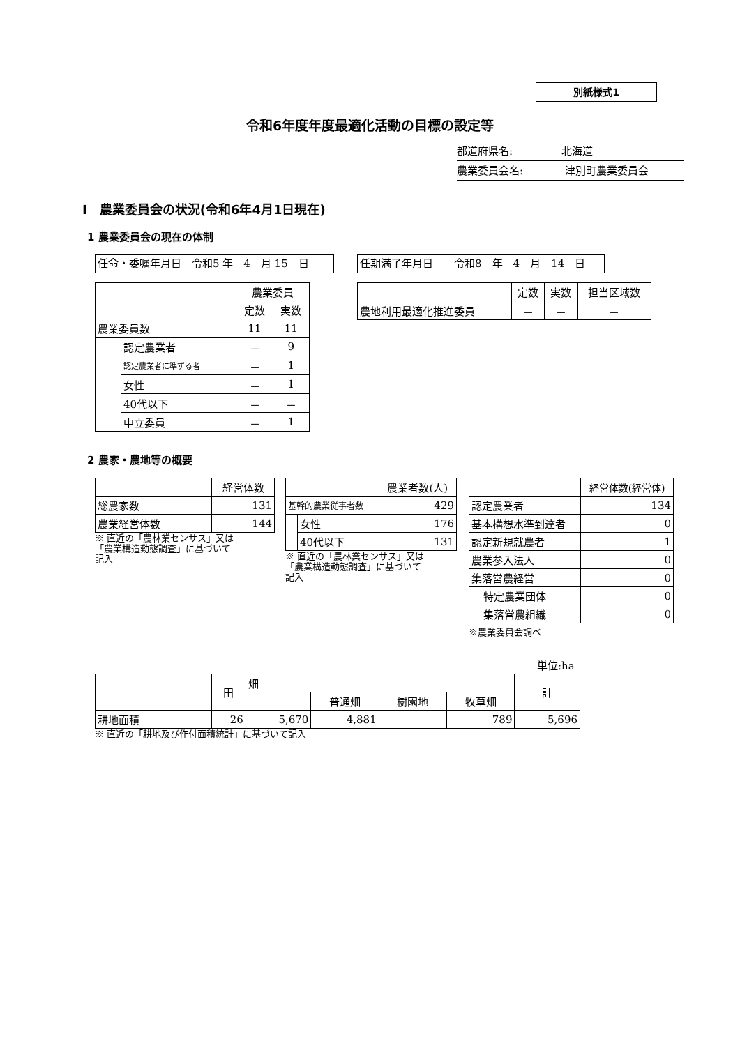別紙様式1
令和6年度年度最適化活動の目標の設定等
都道府県名: 北海道
農業委員会名: 津別町農業委員会
Ⅰ　農業委員会の状況(令和6年4月1日現在)
1 農業委員会の現在の体制
任命・委嘱年月日　令和5 年　4　月 15　日 任期満了年月日　　令和8　年　4　月　14　日
| | | 農業委員 | |
| | | 定数 | 実数 |
| 農業委員数 | | 11 | 11 |
| | 認定農業者 | － | 9 |
| | 認定農業者に準ずる者 | － | 1 |
| | 女性 | － | 1 |
| | 40代以下 | － | － |
| | 中立委員 | － | 1 |
| | 定数 | 実数 | 担当区域数 |
| 農地利用最適化推進委員 | － | － | － |
2 農家・農地等の概要
| | 経営体数 |
| 総農家数 | 131 |
| 農業経営体数 | 144 |
※ 直近の「農林業センサス」又は
「農業構造動態調査」に基づいて
記入
| | | 農業者数(人) |
| 基幹的農業従事者数 | | 429 |
| | 女性 | 176 |
| | 40代以下 | 131 |
※ 直近の「農林業センサス」又は
「農業構造動態調査」に基づいて
記入
| | | 経営体数(経営体) |
| 認定農業者 | | 134 |
| 基本構想水準到達者 | | 0 |
| 認定新規就農者 | | 1 |
| 農業参入法人 | | 0 |
| 集落営農経営 | | 0 |
| | 特定農業団体 | 0 |
| | 集落営農組織 | 0 |
※農業委員会調べ
単位:ha
| | 田 | 畑 | | | | 計 |
| | | | 普通畑 | 樹園地 | 牧草畑 | |
| 耕地面積 | 26 | 5,670 | 4,881 | | 789 | 5,696 |
※ 直近の「耕地及び作付面積統計」に基づいて記入